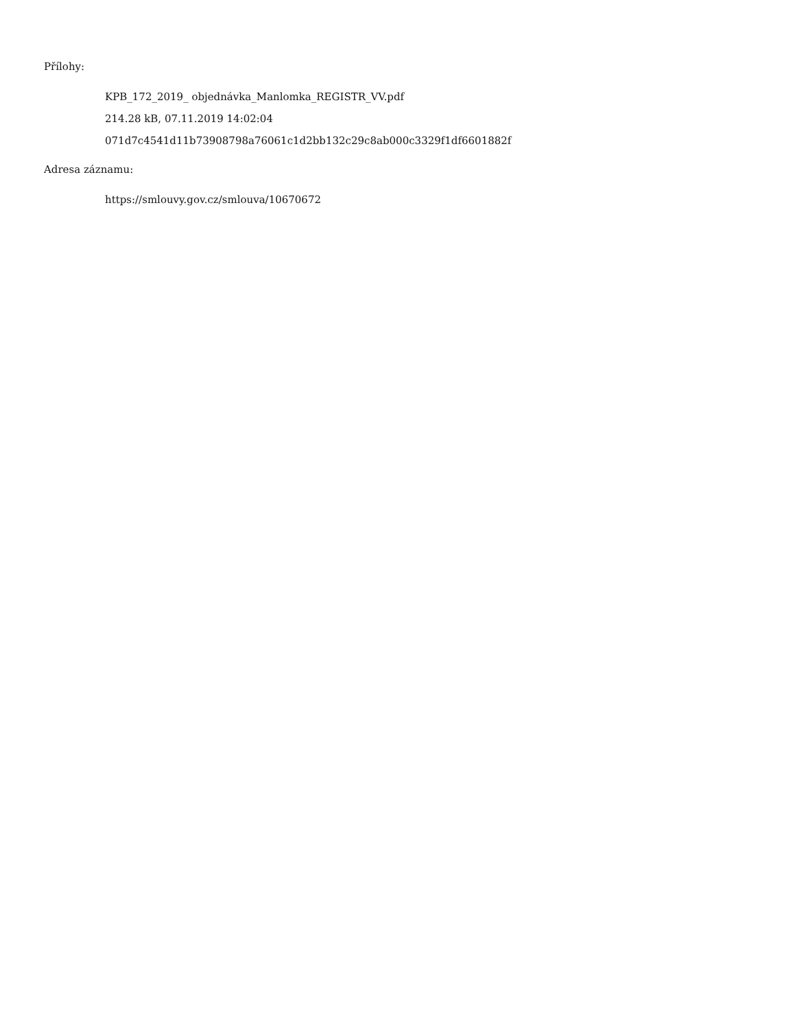Přílohy:
KPB_172_2019_ objednávka_Manlomka_REGISTR_VV.pdf
214.28 kB, 07.11.2019 14:02:04
071d7c4541d11b73908798a76061c1d2bb132c29c8ab000c3329f1df6601882f
Adresa záznamu:
https://smlouvy.gov.cz/smlouva/10670672